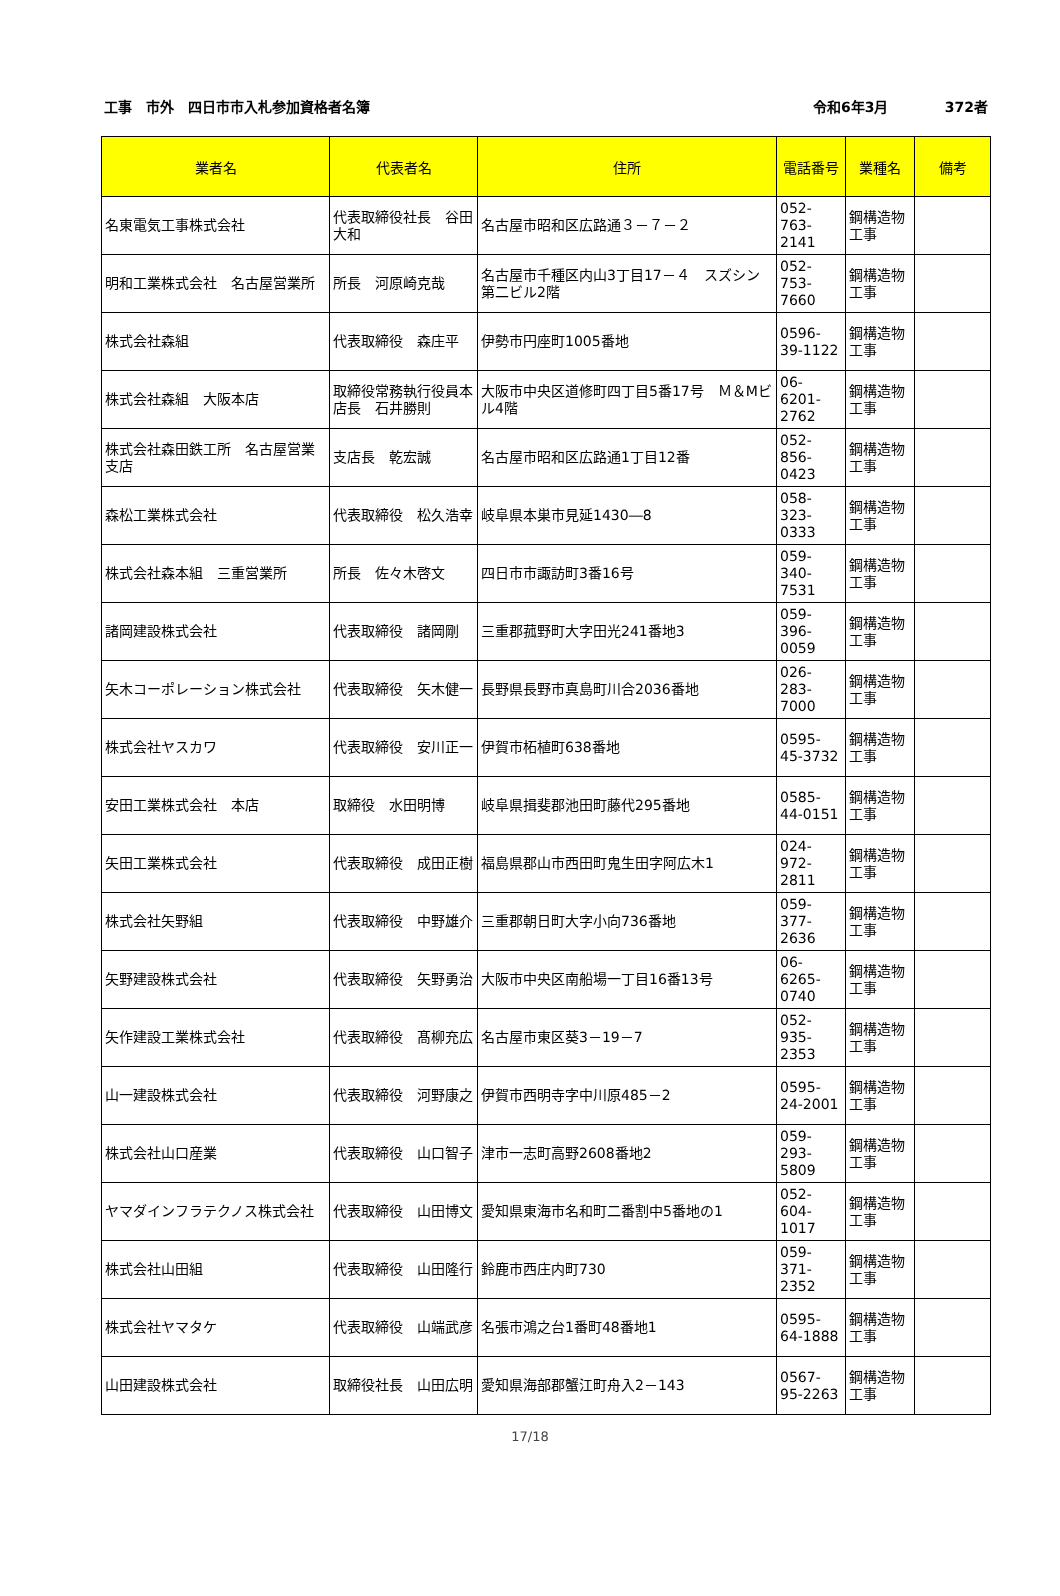工事　市外　四日市市入札参加資格者名簿 令和6年3月 372者
| 業者名 | 代表者名 | 住所 | 電話番号 | 業種名 | 備考 |
| --- | --- | --- | --- | --- | --- |
| 名東電気工事株式会社 | 代表取締役社長 谷田大和 | 名古屋市昭和区広路通３－７－２ | 052-763-2141 | 鋼構造物工事 | |
| 明和工業株式会社 名古屋営業所 | 所長 河原崎克哉 | 名古屋市千種区内山3丁目17－４ スズシン第二ビル2階 | 052-753-7660 | 鋼構造物工事 | |
| 株式会社森組 | 代表取締役 森庄平 | 伊勢市円座町1005番地 | 0596-39-1122 | 鋼構造物工事 | |
| 株式会社森組 大阪本店 | 取締役常務執行役員本店長 石井勝則 | 大阪市中央区道修町四丁目5番17号 Ｍ＆Mビル4階 | 06-6201-2762 | 鋼構造物工事 | |
| 株式会社森田鉄工所 名古屋営業支店 | 支店長 乾宏誠 | 名古屋市昭和区広路通1丁目12番 | 052-856-0423 | 鋼構造物工事 | |
| 森松工業株式会社 | 代表取締役 松久浩幸 | 岐阜県本巣市見延1430―8 | 058-323-0333 | 鋼構造物工事 | |
| 株式会社森本組 三重営業所 | 所長 佐々木啓文 | 四日市市諏訪町3番16号 | 059-340-7531 | 鋼構造物工事 | |
| 諸岡建設株式会社 | 代表取締役 諸岡剛 | 三重郡菰野町大字田光241番地3 | 059-396-0059 | 鋼構造物工事 | |
| 矢木コーポレーション株式会社 | 代表取締役 矢木健一 | 長野県長野市真島町川合2036番地 | 026-283-7000 | 鋼構造物工事 | |
| 株式会社ヤスカワ | 代表取締役 安川正一 | 伊賀市柘植町638番地 | 0595-45-3732 | 鋼構造物工事 | |
| 安田工業株式会社 本店 | 取締役 水田明博 | 岐阜県揖斐郡池田町藤代295番地 | 0585-44-0151 | 鋼構造物工事 | |
| 矢田工業株式会社 | 代表取締役 成田正樹 | 福島県郡山市西田町鬼生田字阿広木1 | 024-972-2811 | 鋼構造物工事 | |
| 株式会社矢野組 | 代表取締役 中野雄介 | 三重郡朝日町大字小向736番地 | 059-377-2636 | 鋼構造物工事 | |
| 矢野建設株式会社 | 代表取締役 矢野勇治 | 大阪市中央区南船場一丁目16番13号 | 06-6265-0740 | 鋼構造物工事 | |
| 矢作建設工業株式会社 | 代表取締役 髙柳充広 | 名古屋市東区葵3－19－7 | 052-935-2353 | 鋼構造物工事 | |
| 山一建設株式会社 | 代表取締役 河野康之 | 伊賀市西明寺字中川原485－2 | 0595-24-2001 | 鋼構造物工事 | |
| 株式会社山口産業 | 代表取締役 山口智子 | 津市一志町高野2608番地2 | 059-293-5809 | 鋼構造物工事 | |
| ヤマダインフラテクノス株式会社 | 代表取締役 山田博文 | 愛知県東海市名和町二番割中5番地の1 | 052-604-1017 | 鋼構造物工事 | |
| 株式会社山田組 | 代表取締役 山田隆行 | 鈴鹿市西庄内町730 | 059-371-2352 | 鋼構造物工事 | |
| 株式会社ヤマタケ | 代表取締役 山端武彦 | 名張市鴻之台1番町48番地1 | 0595-64-1888 | 鋼構造物工事 | |
| 山田建設株式会社 | 取締役社長 山田広明 | 愛知県海部郡蟹江町舟入2－143 | 0567-95-2263 | 鋼構造物工事 | |
17/18